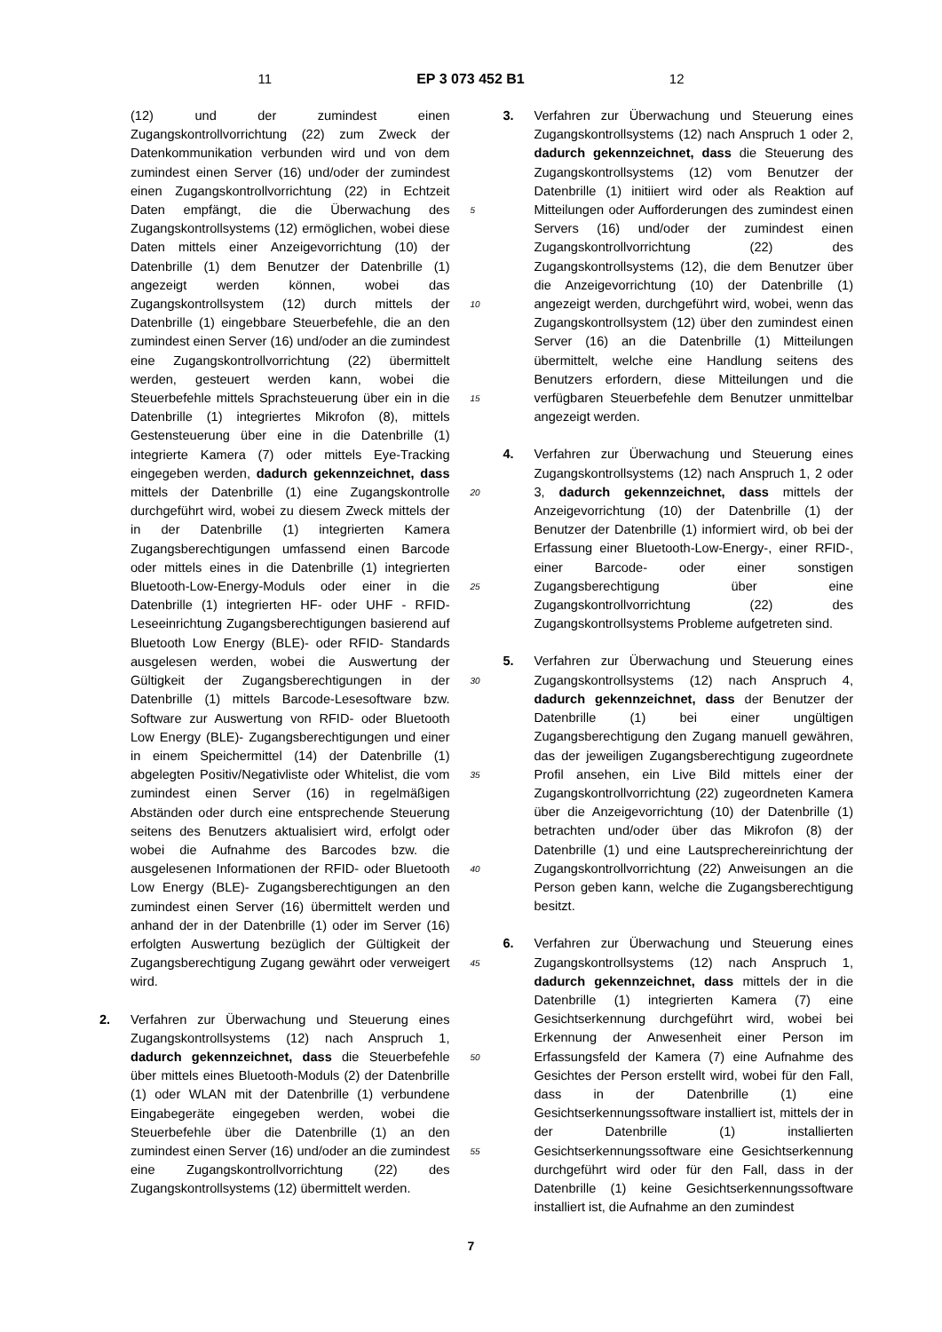11 EP 3 073 452 B1 12
(12) und der zumindest einen Zugangskontrollvorrichtung (22) zum Zweck der Datenkommunikation verbunden wird und von dem zumindest einen Server (16) und/oder der zumindest einen Zugangskontrollvorrichtung (22) in Echtzeit Daten empfängt, die die Überwachung des Zugangskontrollsystems (12) ermöglichen, wobei diese Daten mittels einer Anzeigevorrichtung (10) der Datenbrille (1) dem Benutzer der Datenbrille (1) angezeigt werden können, wobei das Zugangskontrollsystem (12) durch mittels der Datenbrille (1) eingebbare Steuerbefehle, die an den zumindest einen Server (16) und/oder an die zumindest eine Zugangskontrollvorrichtung (22) übermittelt werden, gesteuert werden kann, wobei die Steuerbefehle mittels Sprachsteuerung über ein in die Datenbrille (1) integriertes Mikrofon (8), mittels Gestensteuerung über eine in die Datenbrille (1) integrierte Kamera (7) oder mittels Eye-Tracking eingegeben werden, dadurch gekennzeichnet, dass mittels der Datenbrille (1) eine Zugangskontrolle durchgeführt wird, wobei zu diesem Zweck mittels der in der Datenbrille (1) integrierten Kamera Zugangsberechtigungen umfassend einen Barcode oder mittels eines in die Datenbrille (1) integrierten Bluetooth-Low-Energy-Moduls oder einer in die Datenbrille (1) integrierten HF- oder UHF - RFID-Leseeinrichtung Zugangsberechtigungen basierend auf Bluetooth Low Energy (BLE)- oder RFID- Standards ausgelesen werden, wobei die Auswertung der Gültigkeit der Zugangsberechtigungen in der Datenbrille (1) mittels Barcode-Lesesoftware bzw. Software zur Auswertung von RFID- oder Bluetooth Low Energy (BLE)- Zugangsberechtigungen und einer in einem Speichermittel (14) der Datenbrille (1) abgelegten Positiv/Negativliste oder Whitelist, die vom zumindest einen Server (16) in regelmäßigen Abständen oder durch eine entsprechende Steuerung seitens des Benutzers aktualisiert wird, erfolgt oder wobei die Aufnahme des Barcodes bzw. die ausgelesenen Informationen der RFID- oder Bluetooth Low Energy (BLE)- Zugangsberechtigungen an den zumindest einen Server (16) übermittelt werden und anhand der in der Datenbrille (1) oder im Server (16) erfolgten Auswertung bezüglich der Gültigkeit der Zugangsberechtigung Zugang gewährt oder verweigert wird.
2. Verfahren zur Überwachung und Steuerung eines Zugangskontrollsystems (12) nach Anspruch 1, dadurch gekennzeichnet, dass die Steuerbefehle über mittels eines Bluetooth-Moduls (2) der Datenbrille (1) oder WLAN mit der Datenbrille (1) verbundene Eingabegeräte eingegeben werden, wobei die Steuerbefehle über die Datenbrille (1) an den zumindest einen Server (16) und/oder an die zumindest eine Zugangskontrollvorrichtung (22) des Zugangskontrollsystems (12) übermittelt werden.
5
10
15
20
25
30
35
40
45
50
55
3. Verfahren zur Überwachung und Steuerung eines Zugangskontrollsystems (12) nach Anspruch 1 oder 2, dadurch gekennzeichnet, dass die Steuerung des Zugangskontrollsystems (12) vom Benutzer der Datenbrille (1) initiiert wird oder als Reaktion auf Mitteilungen oder Aufforderungen des zumindest einen Servers (16) und/oder der zumindest einen Zugangskontrollvorrichtung (22) des Zugangskontrollsystems (12), die dem Benutzer über die Anzeigevorrichtung (10) der Datenbrille (1) angezeigt werden, durchgeführt wird, wobei, wenn das Zugangskontrollsystem (12) über den zumindest einen Server (16) an die Datenbrille (1) Mitteilungen übermittelt, welche eine Handlung seitens des Benutzers erfordern, diese Mitteilungen und die verfügbaren Steuerbefehle dem Benutzer unmittelbar angezeigt werden.
4. Verfahren zur Überwachung und Steuerung eines Zugangskontrollsystems (12) nach Anspruch 1, 2 oder 3, dadurch gekennzeichnet, dass mittels der Anzeigevorrichtung (10) der Datenbrille (1) der Benutzer der Datenbrille (1) informiert wird, ob bei der Erfassung einer Bluetooth-Low-Energy-, einer RFID-, einer Barcode- oder einer sonstigen Zugangsberechtigung über eine Zugangskontrollvorrichtung (22) des Zugangskontrollsystems Probleme aufgetreten sind.
5. Verfahren zur Überwachung und Steuerung eines Zugangskontrollsystems (12) nach Anspruch 4, dadurch gekennzeichnet, dass der Benutzer der Datenbrille (1) bei einer ungültigen Zugangsberechtigung den Zugang manuell gewähren, das der jeweiligen Zugangsberechtigung zugeordnete Profil ansehen, ein Live Bild mittels einer der Zugangskontrollvorrichtung (22) zugeordneten Kamera über die Anzeigevorrichtung (10) der Datenbrille (1) betrachten und/oder über das Mikrofon (8) der Datenbrille (1) und eine Lautsprechereinrichtung der Zugangskontrollvorrichtung (22) Anweisungen an die Person geben kann, welche die Zugangsberechtigung besitzt.
6. Verfahren zur Überwachung und Steuerung eines Zugangskontrollsystems (12) nach Anspruch 1, dadurch gekennzeichnet, dass mittels der in die Datenbrille (1) integrierten Kamera (7) eine Gesichtserkennung durchgeführt wird, wobei bei Erkennung der Anwesenheit einer Person im Erfassungsfeld der Kamera (7) eine Aufnahme des Gesichtes der Person erstellt wird, wobei für den Fall, dass in der Datenbrille (1) eine Gesichtserkennungssoftware installiert ist, mittels der in der Datenbrille (1) installierten Gesichtserkennungssoftware eine Gesichtserkennung durchgeführt wird oder für den Fall, dass in der Datenbrille (1) keine Gesichtserkennungssoftware installiert ist, die Aufnahme an den zumindest
7